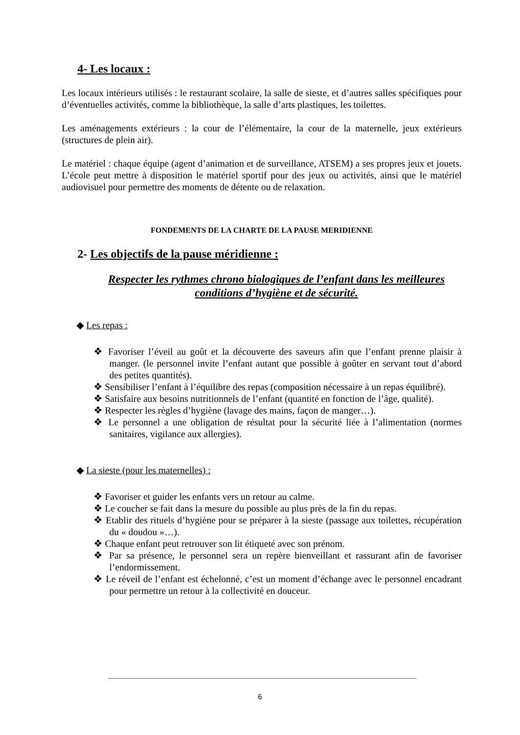4- Les locaux :
Les locaux intérieurs utilisés : le restaurant scolaire, la salle de sieste, et d’autres salles spécifiques pour d’éventuelles activités, comme la bibliothèque, la salle d’arts plastiques, les toilettes.
Les aménagements extérieurs : la cour de l’élémentaire, la cour de la maternelle, jeux extérieurs (structures de plein air).
Le matériel : chaque équipe (agent d’animation et de surveillance, ATSEM) a ses propres jeux et jouets. L’école peut mettre à disposition le matériel sportif pour des jeux ou activités, ainsi que le matériel audiovisuel pour permettre des moments de détente ou de relaxation.
FONDEMENTS DE LA CHARTE DE LA PAUSE MERIDIENNE
2- Les objectifs de la pause méridienne :
Respecter les rythmes chrono biologiques de l’enfant dans les meilleures conditions d’hygiène et de sécurité.
◆ Les repas :
❖ Favoriser l’éveil au goût et la découverte des saveurs afin que l’enfant prenne plaisir à manger. (le personnel invite l’enfant autant que possible à goûter en servant tout d’abord des petites quantités).
❖ Sensibiliser l’enfant à l’équilibre des repas (composition nécessaire à un repas équilibré).
❖ Satisfaire aux besoins nutritionnels de l’enfant (quantité en fonction de l’âge, qualité).
❖ Respecter les règles d’hygiène (lavage des mains, façon de manger…).
❖ Le personnel a une obligation de résultat pour la sécurité liée à l’alimentation (normes sanitaires, vigilance aux allergies).
◆ La sieste (pour les maternelles) :
❖ Favoriser et guider les enfants vers un retour au calme.
❖ Le coucher se fait dans la mesure du possible au plus près de la fin du repas.
❖ Etablir des rituels d’hygiène pour se préparer à la sieste (passage aux toilettes, récupération du « doudou »…).
❖ Chaque enfant peut retrouver son lit étiqueté avec son prénom.
❖ Par sa présence, le personnel sera un repère bienveillant et rassurant afin de favoriser l’endormissement.
❖ Le réveil de l’enfant est échelonné, c’est un moment d’échange avec le personnel encadrant pour permettre un retour à la collectivité en douceur.
6